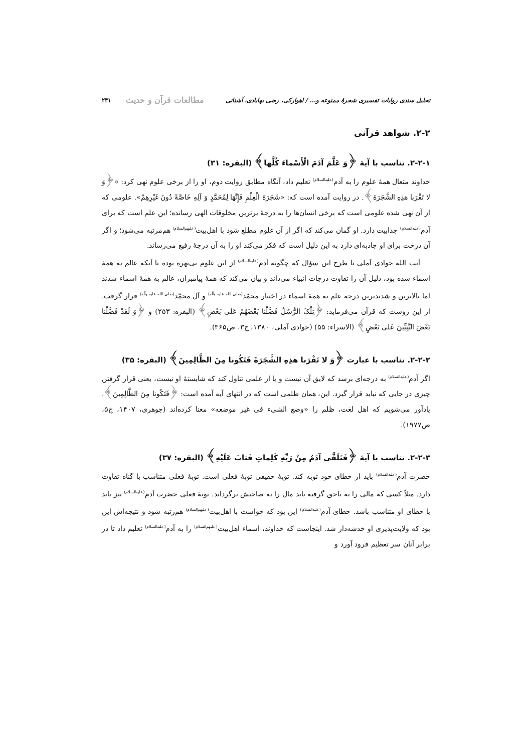تحلیل سندی روایات تفسیری شجرهٔ ممنوعه و... / اهوارکی، رضی بهابادی، آشنانی مطالعات قرآن و حدیث ۲۴۱
۲-۲. شواهد قرآنی
۲-۲-۱. تناسب با آیهٔ ﴿وَ عَلَّمَ آدَمَ الْأَسْماءَ کُلَّها﴾ (البقره: ۳۱)
خداوند متعال همهٔ علوم را به آدم<sup>(علیه‌السلام)</sup> تعلیم داد، آنگاه مطابق روایت دوم، او را از برخی علوم نهی کرد: «﴿وَ لا تَقْرَبا هذِهِ الشَّجَرَةَ﴾. در روایت آمده است که: «شَجَرَةَ الْعِلْمِ فَإِنَّهَا لِمُحَمَّدٍ وَ آلِهِ خَاصَّةً دُونَ غَیْرِهِمْ». علومی که از آن نهی شده علومی است که برخی انسان‌ها را به درجهٔ برترین مخلوقات الهی رسانده؛ این علم است که برای آدم<sup>(علیه‌السلام)</sup> جذابیت دارد. او گمان می‌کند که اگر از آن علوم مطلع شود با اهل‌بیت<sup>(علیهم‌السلام)</sup> هم‌مرتبه می‌شود؛ و اگر آن درخت برای او جاذبه‌ای دارد به این دلیل است که فکر می‌کند او را به آن درجهٔ رفیع می‌رساند.
آیت الله جوادی آملی با طرح این سؤال که چگونه آدم<sup>(علیه‌السلام)</sup> از این علوم بی‌بهره بوده با آنکه عالم به همهٔ اسماء شده بود، دلیل آن را تفاوت درجات انبیاء می‌داند و بیان می‌کند که همهٔ پیامبران، عالم به همهٔ اسماء شدند اما بالاترین و شدیدترین درجه علم به همهٔ اسماء در اختیار محمّد<sup>(صلی الله علیه وآله)</sup> و آل محمّد<sup>(صلی الله علیه وآله)</sup> قرار گرفت. از این روست که قرآن می‌فرماید: ﴿تِلْکَ الرُّسُلُ فَضَّلْنا بَعْضَهُمْ عَلى بَعْضٍ﴾ (البقره: ۲۵۳) و ﴿وَ لَقَدْ فَضَّلْنا بَعْضَ النَّبِيِّينَ عَلى بَعْضٍ﴾ (الاسراء: ۵۵) (جوادی آملی، ۱۳۸۰، ج۳، ص۳۶۵).
۲-۲-۲. تناسب با عبارت ﴿وَ لا تَقْرَبا هذِهِ الشَّجَرَةَ فَتَکُونا مِنَ الظَّالِمِینَ﴾ (البقره: ۳۵)
اگر آدم<sup>(علیه‌السلام)</sup> به درجه‌ای برسد که لایق آن نیست و یا از علمی تناول کند که شایستهٔ او نیست، یعنی قرار گرفتن چیزی در جایی که نباید قرار گیرد. این، همان ظلمی است که در انتهای آیه آمده است: ﴿فَتَکُونا مِنَ الظَّالِمِینَ﴾. یادآور می‌شویم که اهل لغت، ظلم را «وضع الشیء فی غیر موضعه» معنا کرده‌اند (جوهری، ۱۴۰۷، ج۵، ص۱۹۷۷).
۲-۲-۳. تناسب با آیهٔ ﴿فَتَلَقَّى آدَمُ مِنْ رَبِّهِ کَلِماتٍ فَتابَ عَلَیْهِ﴾ (البقره: ۳۷)
حضرت آدم<sup>(علیه‌السلام)</sup> باید از خطای خود توبه کند. توبهٔ حقیقی توبهٔ فعلی است. توبهٔ فعلی متناسب با گناه تفاوت دارد. مثلاً کسی که مالی را به ناحق گرفته باید مال را به صاحبش برگرداند. توبهٔ فعلی حضرت آدم<sup>(علیه‌السلام)</sup> نیز باید با خطای او متناسب باشد. خطای آدم<sup>(علیه‌السلام)</sup> این بود که خواست با اهل‌بیت<sup>(علیهم‌السلام)</sup> هم‌رتبه شود و نتیجه‌اش این بود که ولایت‌پذیری او خدشه‌دار شد. اینجاست که خداوند، اسماء اهل‌بیت<sup>(علیهم‌السلام)</sup> را به آدم<sup>(علیه‌السلام)</sup> تعلیم داد تا در برابر آنان سر تعظیم فرود آورد و